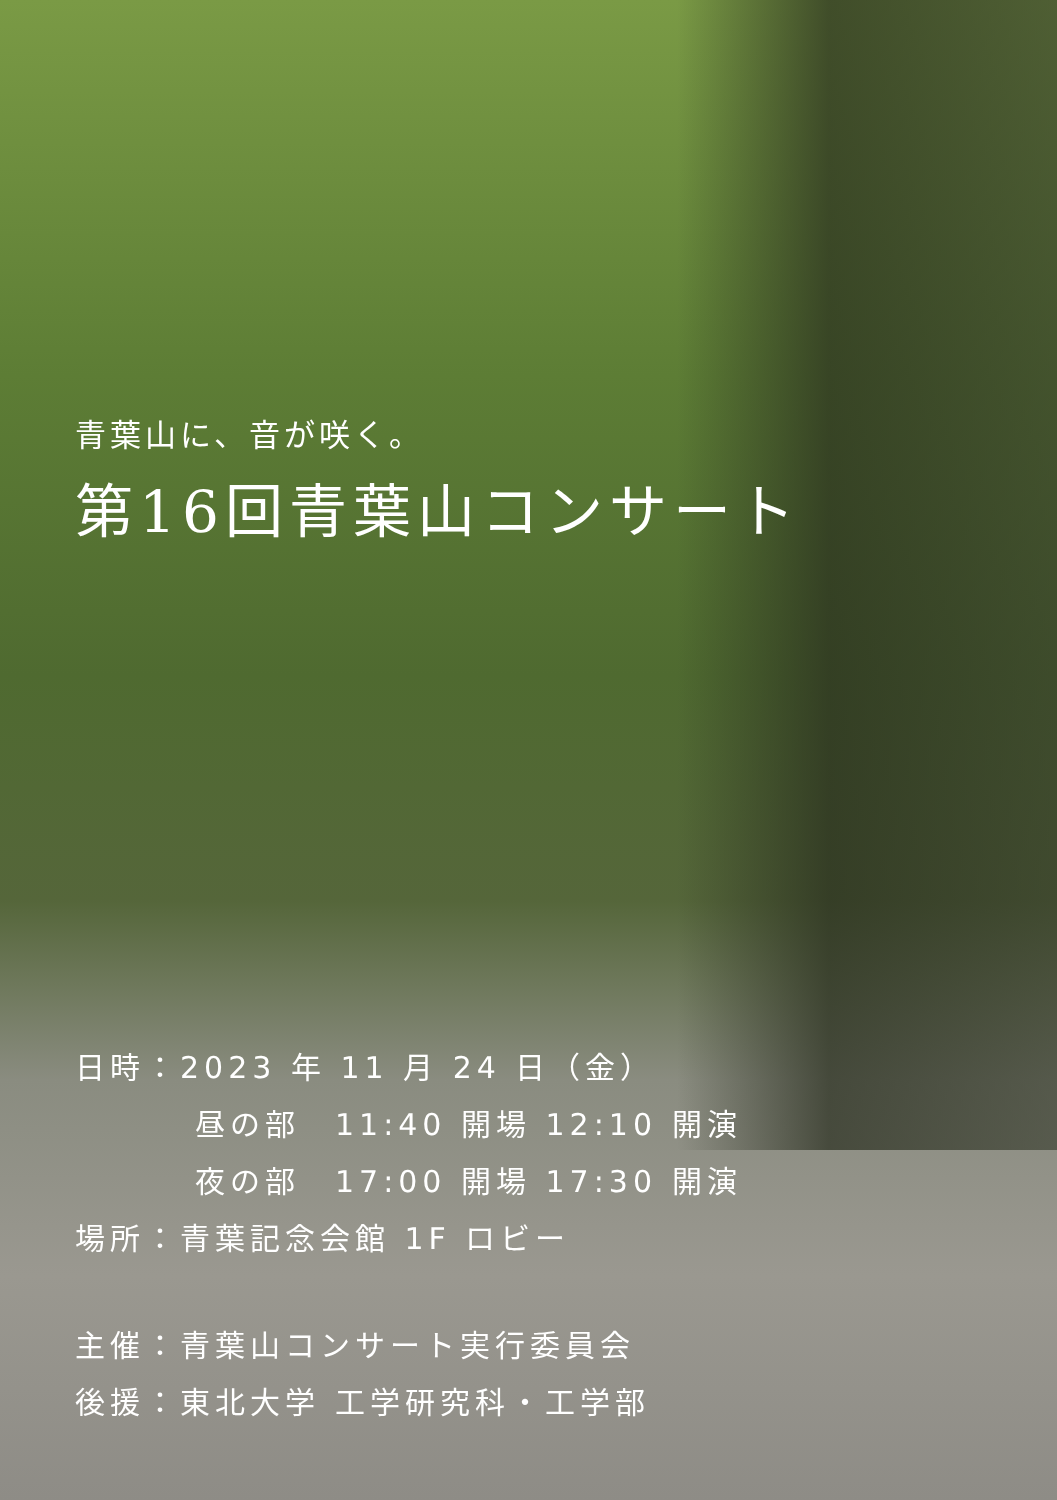青葉山に、音が咲く。
第16回青葉山コンサート
日時：2023 年 11 月 24 日（金）
昼の部　11:40 開場 12:10 開演
夜の部　17:00 開場 17:30 開演
場所：青葉記念会館 1F ロビー
主催：青葉山コンサート実行委員会
後援：東北大学 工学研究科・工学部